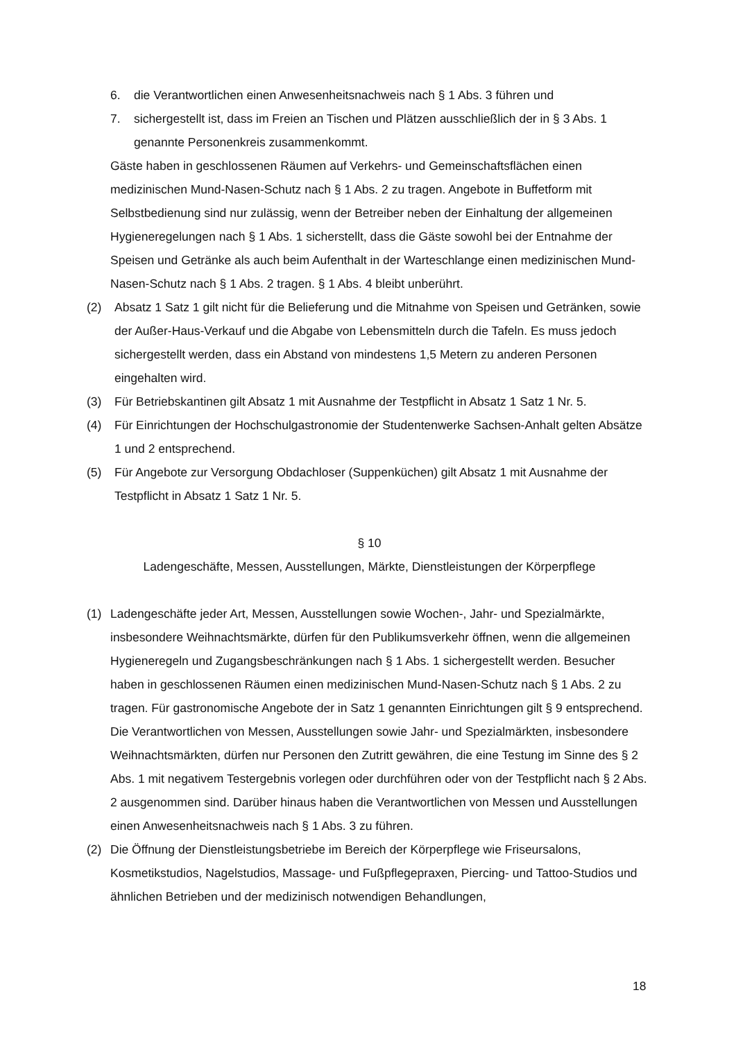6. die Verantwortlichen einen Anwesenheitsnachweis nach § 1 Abs. 3 führen und
7. sichergestellt ist, dass im Freien an Tischen und Plätzen ausschließlich der in § 3 Abs. 1 genannte Personenkreis zusammenkommt.
Gäste haben in geschlossenen Räumen auf Verkehrs- und Gemeinschaftsflächen einen medizinischen Mund-Nasen-Schutz nach § 1 Abs. 2 zu tragen. Angebote in Buffetform mit Selbstbedienung sind nur zulässig, wenn der Betreiber neben der Einhaltung der allgemeinen Hygieneregelungen nach § 1 Abs. 1 sicherstellt, dass die Gäste sowohl bei der Entnahme der Speisen und Getränke als auch beim Aufenthalt in der Warteschlange einen medizinischen Mund-Nasen-Schutz nach § 1 Abs. 2 tragen. § 1 Abs. 4 bleibt unberührt.
(2) Absatz 1 Satz 1 gilt nicht für die Belieferung und die Mitnahme von Speisen und Getränken, sowie der Außer-Haus-Verkauf und die Abgabe von Lebensmitteln durch die Tafeln. Es muss jedoch sichergestellt werden, dass ein Abstand von mindestens 1,5 Metern zu anderen Personen eingehalten wird.
(3) Für Betriebskantinen gilt Absatz 1 mit Ausnahme der Testpflicht in Absatz 1 Satz 1 Nr. 5.
(4) Für Einrichtungen der Hochschulgastronomie der Studentenwerke Sachsen-Anhalt gelten Absätze 1 und 2 entsprechend.
(5) Für Angebote zur Versorgung Obdachloser (Suppenküchen) gilt Absatz 1 mit Ausnahme der Testpflicht in Absatz 1 Satz 1 Nr. 5.
§ 10
Ladengeschäfte, Messen, Ausstellungen, Märkte, Dienstleistungen der Körperpflege
(1) Ladengeschäfte jeder Art, Messen, Ausstellungen sowie Wochen-, Jahr- und Spezialmärkte, insbesondere Weihnachtsmärkte, dürfen für den Publikumsverkehr öffnen, wenn die allgemeinen Hygieneregeln und Zugangsbeschränkungen nach § 1 Abs. 1 sichergestellt werden. Besucher haben in geschlossenen Räumen einen medizinischen Mund-Nasen-Schutz nach § 1 Abs. 2 zu tragen. Für gastronomische Angebote der in Satz 1 genannten Einrichtungen gilt § 9 entsprechend. Die Verantwortlichen von Messen, Ausstellungen sowie Jahr- und Spezialmärkten, insbesondere Weihnachtsmärkten, dürfen nur Personen den Zutritt gewähren, die eine Testung im Sinne des § 2 Abs. 1 mit negativem Testergebnis vorlegen oder durchführen oder von der Testpflicht nach § 2 Abs. 2 ausgenommen sind. Darüber hinaus haben die Verantwortlichen von Messen und Ausstellungen einen Anwesenheitsnachweis nach § 1 Abs. 3 zu führen.
(2) Die Öffnung der Dienstleistungsbetriebe im Bereich der Körperpflege wie Friseursalons, Kosmetikstudios, Nagelstudios, Massage- und Fußpflegepraxen, Piercing- und Tattoo-Studios und ähnlichen Betrieben und der medizinisch notwendigen Behandlungen,
18